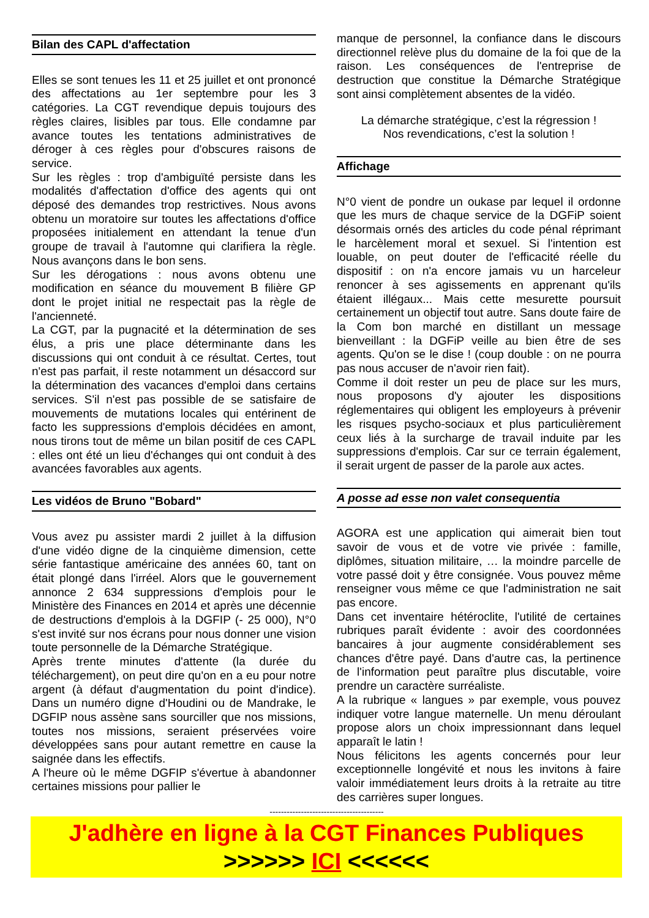Bilan des CAPL d'affectation
Elles se sont tenues les 11 et 25 juillet et ont prononcé des affectations au 1er septembre pour les 3 catégories. La CGT revendique depuis toujours des règles claires, lisibles par tous. Elle condamne par avance toutes les tentations administratives de déroger à ces règles pour d'obscures raisons de service.
Sur les règles : trop d'ambiguïté persiste dans les modalités d'affectation d'office des agents qui ont déposé des demandes trop restrictives. Nous avons obtenu un moratoire sur toutes les affectations d'office proposées initialement en attendant la tenue d'un groupe de travail à l'automne qui clarifiera la règle. Nous avançons dans le bon sens.
Sur les dérogations : nous avons obtenu une modification en séance du mouvement B filière GP dont le projet initial ne respectait pas la règle de l'ancienneté.
La CGT, par la pugnacité et la détermination de ses élus, a pris une place déterminante dans les discussions qui ont conduit à ce résultat. Certes, tout n'est pas parfait, il reste notamment un désaccord sur la détermination des vacances d'emploi dans certains services. S'il n'est pas possible de se satisfaire de mouvements de mutations locales qui entérinent de facto les suppressions d'emplois décidées en amont, nous tirons tout de même un bilan positif de ces CAPL : elles ont été un lieu d'échanges qui ont conduit à des avancées favorables aux agents.
Les vidéos de Bruno "Bobard"
Vous avez pu assister mardi 2 juillet à la diffusion d'une vidéo digne de la cinquième dimension, cette série fantastique américaine des années 60, tant on était plongé dans l'irréel. Alors que le gouvernement annonce 2 634 suppressions d'emplois pour le Ministère des Finances en 2014 et après une décennie de destructions d'emplois à la DGFIP (- 25 000), N°0 s'est invité sur nos écrans pour nous donner une vision toute personnelle de la Démarche Stratégique.
Après trente minutes d'attente (la durée du téléchargement), on peut dire qu'on en a eu pour notre argent (à défaut d'augmentation du point d'indice). Dans un numéro digne d'Houdini ou de Mandrake, le DGFIP nous assène sans sourciller que nos missions, toutes nos missions, seraient préservées voire développées sans pour autant remettre en cause la saignée dans les effectifs.
A l'heure où le même DGFIP s'évertue à abandonner certaines missions pour pallier le
manque de personnel, la confiance dans le discours directionnel relève plus du domaine de la foi que de la raison. Les conséquences de l'entreprise de destruction que constitue la Démarche Stratégique sont ainsi complètement absentes de la vidéo.
La démarche stratégique, c’est la régression !
Nos revendications, c’est la solution !
Affichage
N°0 vient de pondre un oukase par lequel il ordonne que les murs de chaque service de la DGFiP soient désormais ornés des articles du code pénal réprimant le harcèlement moral et sexuel. Si l'intention est louable, on peut douter de l'efficacité réelle du dispositif : on n'a encore jamais vu un harceleur renoncer à ses agissements en apprenant qu'ils étaient illégaux... Mais cette mesurette poursuit certainement un objectif tout autre. Sans doute faire de la Com bon marché en distillant un message bienveillant : la DGFiP veille au bien être de ses agents. Qu'on se le dise ! (coup double : on ne pourra pas nous accuser de n'avoir rien fait).
Comme il doit rester un peu de place sur les murs, nous proposons d'y ajouter les dispositions réglementaires qui obligent les employeurs à prévenir les risques psycho-sociaux et plus particulièrement ceux liés à la surcharge de travail induite par les suppressions d'emplois. Car sur ce terrain également, il serait urgent de passer de la parole aux actes.
A posse ad esse non valet consequentia
AGORA est une application qui aimerait bien tout savoir de vous et de votre vie privée : famille, diplômes, situation militaire, … la moindre parcelle de votre passé doit y être consignée. Vous pouvez même renseigner vous même ce que l'administration ne sait pas encore.
Dans cet inventaire hétéroclite, l'utilité de certaines rubriques paraît évidente : avoir des coordonnées bancaires à jour augmente considérablement ses chances d'être payé. Dans d'autre cas, la pertinence de l'information peut paraître plus discutable, voire prendre un caractère surréaliste.
A la rubrique « langues » par exemple, vous pouvez indiquer votre langue maternelle. Un menu déroulant propose alors un choix impressionnant dans lequel apparaît le latin !
Nous félicitons les agents concernés pour leur exceptionnelle longévité et nous les invitons à faire valoir immédiatement leurs droits à la retraite au titre des carrières super longues.
----------------------------------------
J'adhère en ligne à la CGT Finances Publiques
>>>>>> ICI <<<<<<